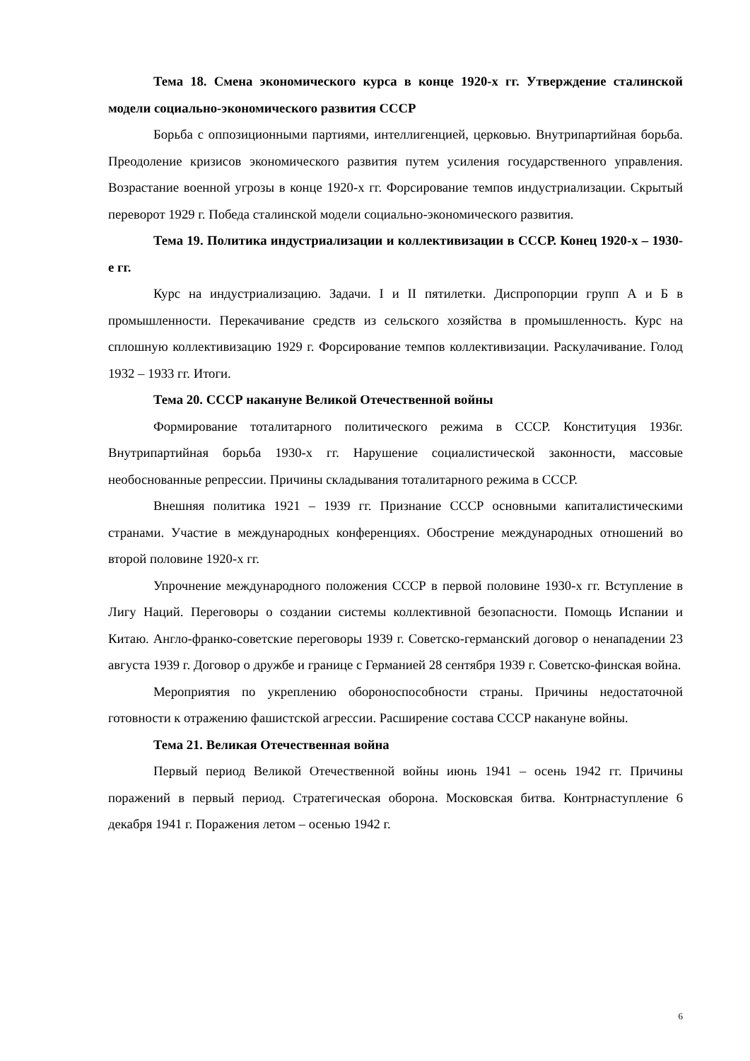Тема 18. Смена экономического курса в конце 1920-х гг. Утверждение сталинской модели социально-экономического развития СССР
Борьба с оппозиционными партиями, интеллигенцией, церковью. Внутрипартийная борьба. Преодоление кризисов экономического развития путем усиления государственного управления. Возрастание военной угрозы в конце 1920-х гг. Форсирование темпов индустриализации. Скрытый переворот 1929 г. Победа сталинской модели социально-экономического развития.
Тема 19. Политика индустриализации и коллективизации в СССР. Конец 1920-х – 1930-е гг.
Курс на индустриализацию. Задачи. I и II пятилетки. Диспропорции групп А и Б в промышленности. Перекачивание средств из сельского хозяйства в промышленность. Курс на сплошную коллективизацию 1929 г. Форсирование темпов коллективизации. Раскулачивание. Голод 1932 – 1933 гг. Итоги.
Тема 20. СССР накануне Великой Отечественной войны
Формирование тоталитарного политического режима в СССР. Конституция 1936г. Внутрипартийная борьба 1930-х гг. Нарушение социалистической законности, массовые необоснованные репрессии. Причины складывания тоталитарного режима в СССР.
Внешняя политика 1921 – 1939 гг. Признание СССР основными капиталистическими странами. Участие в международных конференциях. Обострение международных отношений во второй половине 1920-х гг.
Упрочнение международного положения СССР в первой половине 1930-х гг. Вступление в Лигу Наций. Переговоры о создании системы коллективной безопасности. Помощь Испании и Китаю. Англо-франко-советские переговоры 1939 г. Советско-германский договор о ненападении 23 августа 1939 г. Договор о дружбе и границе с Германией 28 сентября 1939 г. Советско-финская война.
Мероприятия по укреплению обороноспособности страны. Причины недостаточной готовности к отражению фашистской агрессии. Расширение состава СССР накануне войны.
Тема 21. Великая Отечественная война
Первый период Великой Отечественной войны июнь 1941 – осень 1942 гг. Причины поражений в первый период. Стратегическая оборона. Московская битва. Контрнаступление 6 декабря 1941 г. Поражения летом – осенью 1942 г.
6